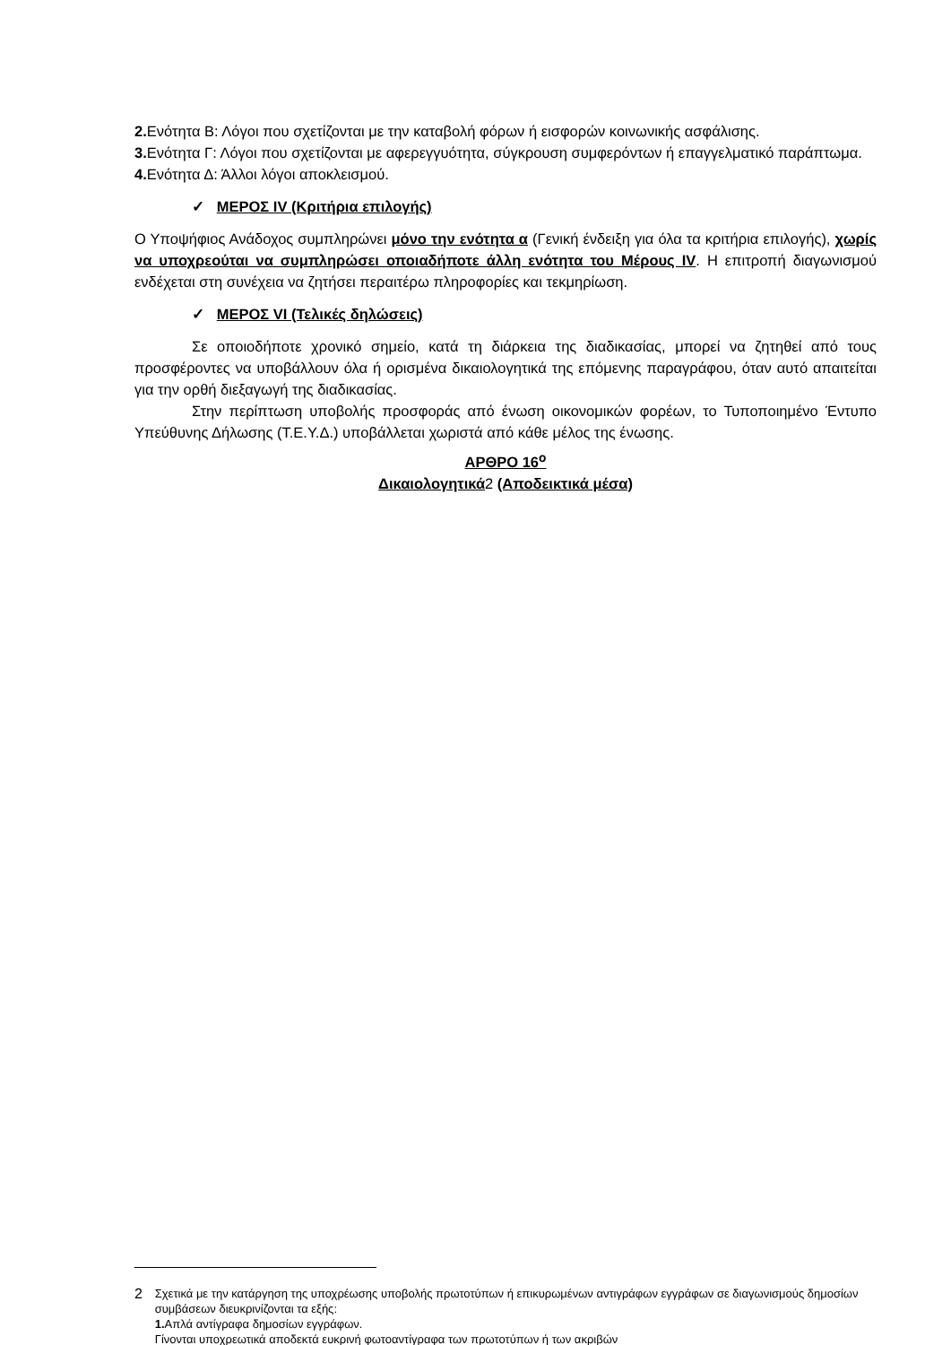2. Ενότητα Β: Λόγοι που σχετίζονται με την καταβολή φόρων ή εισφορών κοινωνικής ασφάλισης.
3. Ενότητα Γ: Λόγοι που σχετίζονται με αφερεγγυότητα, σύγκρουση συμφερόντων ή επαγγελματικό παράπτωμα.
4. Ενότητα Δ: Άλλοι λόγοι αποκλεισμού.
✓ ΜΕΡΟΣ IV (Κριτήρια επιλογής)
Ο Υποψήφιος Ανάδοχος συμπληρώνει μόνο την ενότητα α (Γενική ένδειξη για όλα τα κριτήρια επιλογής), χωρίς να υποχρεούται να συμπληρώσει οποιαδήποτε άλλη ενότητα του Μέρους IV. Η επιτροπή διαγωνισμού ενδέχεται στη συνέχεια να ζητήσει περαιτέρω πληροφορίες και τεκμηρίωση.
✓ ΜΕΡΟΣ VI (Τελικές δηλώσεις)
Σε οποιοδήποτε χρονικό σημείο, κατά τη διάρκεια της διαδικασίας, μπορεί να ζητηθεί από τους προσφέροντες να υποβάλλουν όλα ή ορισμένα δικαιολογητικά της επόμενης παραγράφου, όταν αυτό απαιτείται για την ορθή διεξαγωγή της διαδικασίας.
Στην περίπτωση υποβολής προσφοράς από ένωση οικονομικών φορέων, το Τυποποιημένο Έντυπο Υπεύθυνης Δήλωσης (Τ.Ε.Υ.Δ.) υποβάλλεται χωριστά από κάθε μέλος της ένωσης.
ΑΡΘΡΟ 16<sup>ο</sup>
Δικαιολογητικά 2 (Αποδεικτικά μέσα)
2
Σχετικά με την κατάργηση της υποχρέωσης υποβολής πρωτοτύπων ή επικυρωμένων αντιγράφων εγγράφων σε διαγωνισμούς δημοσίων συμβάσεων διευκρινίζονται τα εξής:
1. Απλά αντίγραφα δημοσίων εγγράφων.
Γίνονται υποχρεωτικά αποδεκτά ευκρινή φωτοαντίγραφα των πρωτοτύπων ή των ακριβών